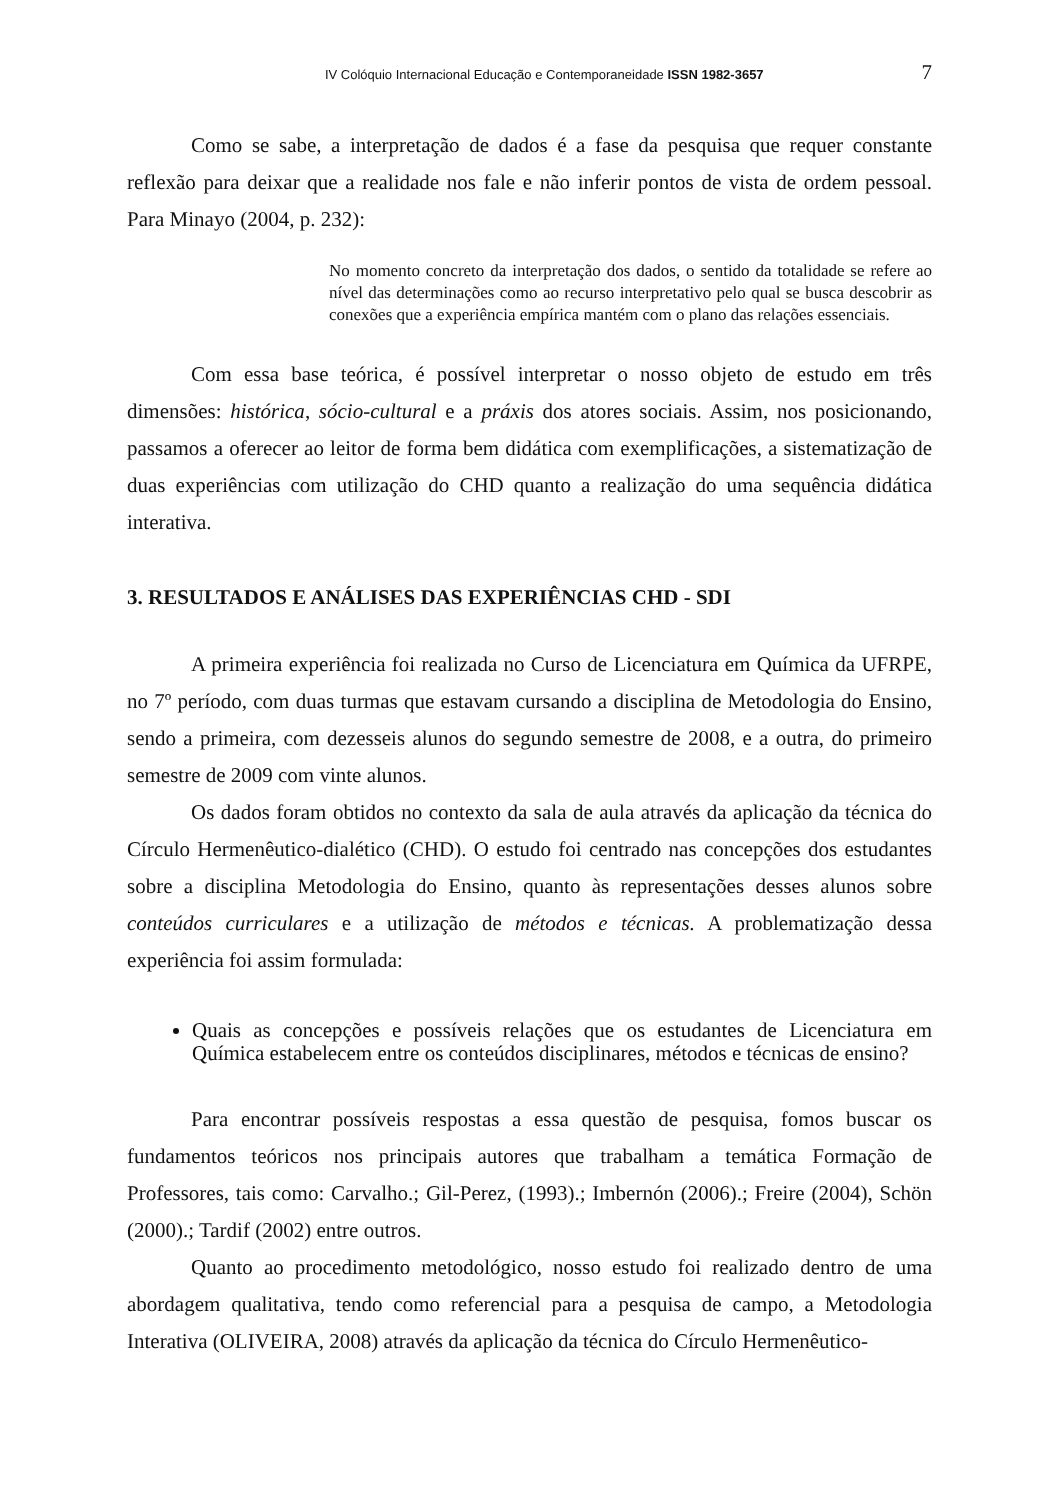IV Colóquio Internacional Educação e Contemporaneidade ISSN 1982-3657 7
Como se sabe, a interpretação de dados é a fase da pesquisa que requer constante reflexão para deixar que a realidade nos fale e não inferir pontos de vista de ordem pessoal. Para Minayo (2004, p. 232):
No momento concreto da interpretação dos dados, o sentido da totalidade se refere ao nível das determinações como ao recurso interpretativo pelo qual se busca descobrir as conexões que a experiência empírica mantém com o plano das relações essenciais.
Com essa base teórica, é possível interpretar o nosso objeto de estudo em três dimensões: histórica, sócio-cultural e a práxis dos atores sociais. Assim, nos posicionando, passamos a oferecer ao leitor de forma bem didática com exemplificações, a sistematização de duas experiências com utilização do CHD quanto a realização do uma sequência didática interativa.
3. RESULTADOS E ANÁLISES DAS EXPERIÊNCIAS CHD - SDI
A primeira experiência foi realizada no Curso de Licenciatura em Química da UFRPE, no 7º período, com duas turmas que estavam cursando a disciplina de Metodologia do Ensino, sendo a primeira, com dezesseis alunos do segundo semestre de 2008, e a outra, do primeiro semestre de 2009 com vinte alunos.
Os dados foram obtidos no contexto da sala de aula através da aplicação da técnica do Círculo Hermenêutico-dialético (CHD). O estudo foi centrado nas concepções dos estudantes sobre a disciplina Metodologia do Ensino, quanto às representações desses alunos sobre conteúdos curriculares e a utilização de métodos e técnicas. A problematização dessa experiência foi assim formulada:
Quais as concepções e possíveis relações que os estudantes de Licenciatura em Química estabelecem entre os conteúdos disciplinares, métodos e técnicas de ensino?
Para encontrar possíveis respostas a essa questão de pesquisa, fomos buscar os fundamentos teóricos nos principais autores que trabalham a temática Formação de Professores, tais como: Carvalho.; Gil-Perez, (1993).; Imbernón (2006).; Freire (2004), Schön (2000).; Tardif (2002) entre outros.
Quanto ao procedimento metodológico, nosso estudo foi realizado dentro de uma abordagem qualitativa, tendo como referencial para a pesquisa de campo, a Metodologia Interativa (OLIVEIRA, 2008) através da aplicação da técnica do Círculo Hermenêutico-